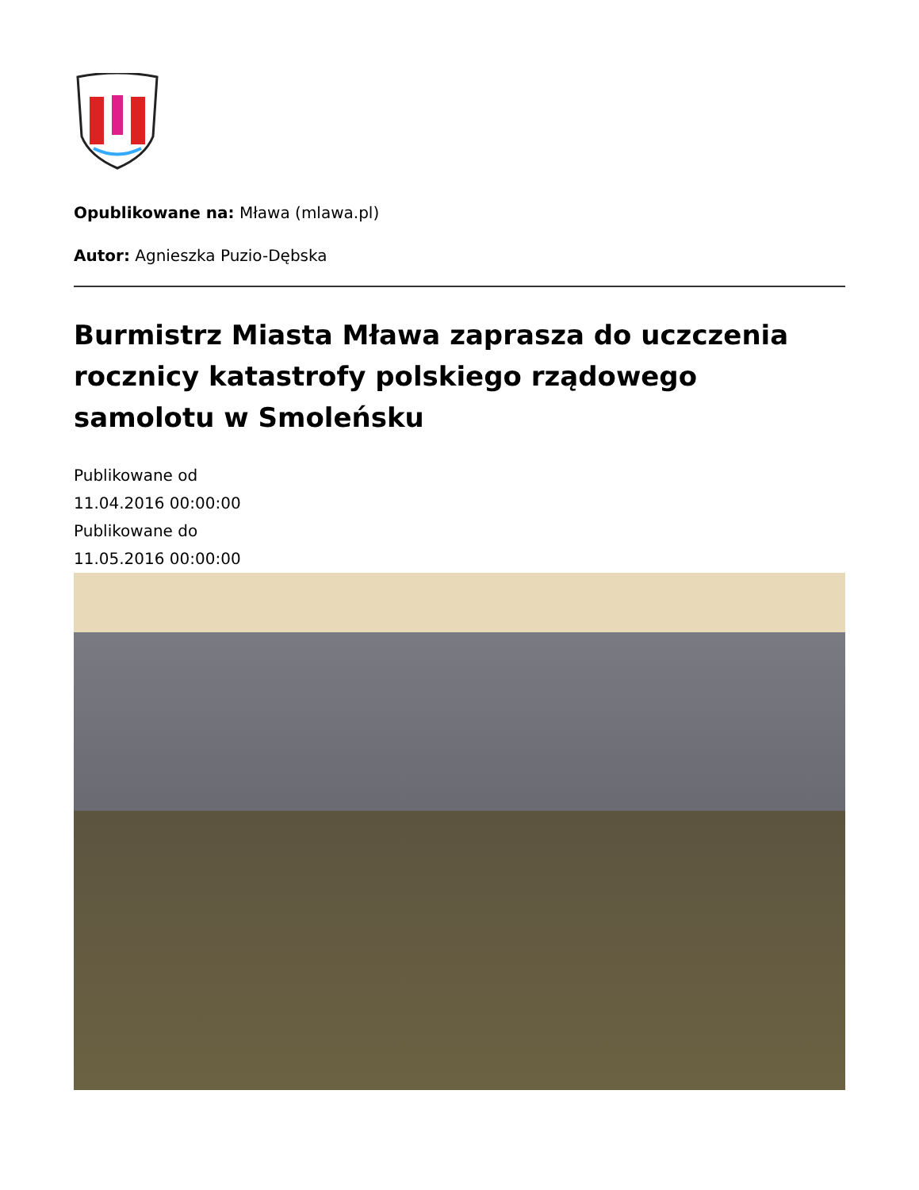Opublikowane na: Mława (mlawa.pl)
Autor: Agnieszka Puzio-Dębska
Burmistrz Miasta Mława zaprasza do uczczenia rocznicy katastrofy polskiego rządowego samolotu w Smoleńsku
Publikowane od
11.04.2016 00:00:00
Publikowane do
11.05.2016 00:00:00